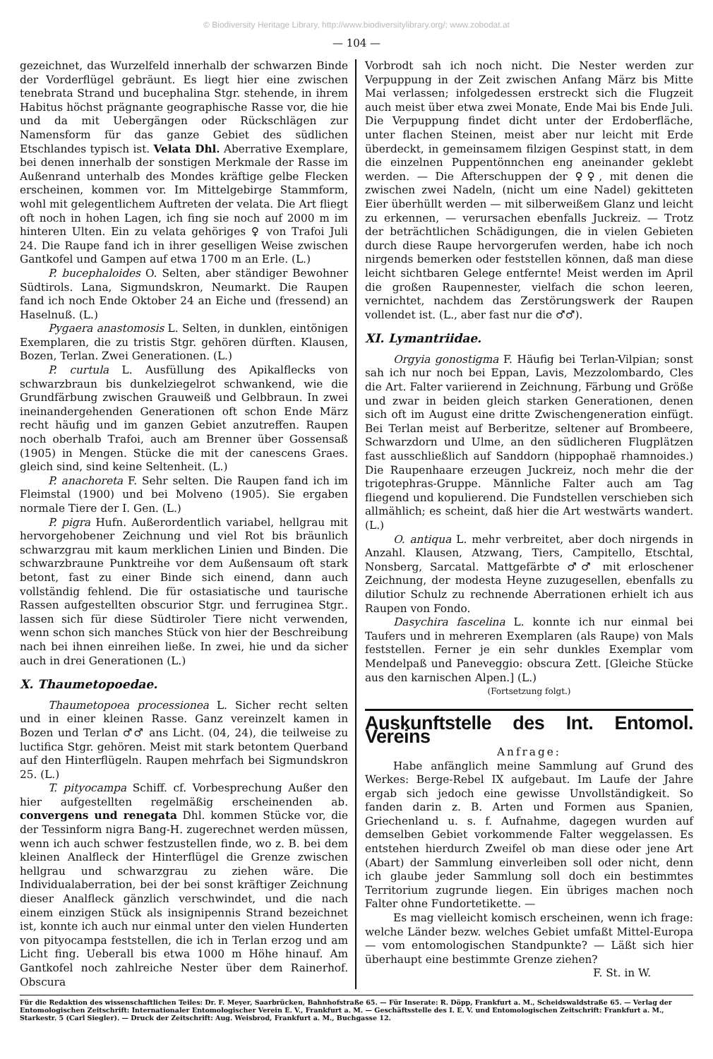© Biodiversity Heritage Library, http://www.biodiversitylibrary.org/; www.zobodat.at
— 104 —
gezeichnet, das Wurzelfeld innerhalb der schwarzen Binde der Vorderflügel gebräunt. Es liegt hier eine zwischen tenebrata Strand und bucephalina Stgr. stehende, in ihrem Habitus höchst prägnante geographische Rasse vor, die hie und da mit Uebergängen oder Rückschlägen zur Namensform für das ganze Gebiet des südlichen Etschlandes typisch ist. Velata Dhl. Aberrative Exemplare, bei denen innerhalb der sonstigen Merkmale der Rasse im Außenrand unterhalb des Mondes kräftige gelbe Flecken erscheinen, kommen vor. Im Mittelgebirge Stammform, wohl mit gelegentlichem Auftreten der velata. Die Art fliegt oft noch in hohen Lagen, ich fing sie noch auf 2000 m im hinteren Ulten. Ein zu velata gehöriges ♀ von Trafoi Juli 24. Die Raupe fand ich in ihrer geselligen Weise zwischen Gantkofel und Gampen auf etwa 1700 m an Erle. (L.)
P. bucephaloides O. Selten, aber ständiger Bewohner Südtirols. Lana, Sigmundskron, Neumarkt. Die Raupen fand ich noch Ende Oktober 24 an Eiche und (fressend) an Haselnuß. (L.)
Pygaera anastomosis L. Selten, in dunklen, eintönigen Exemplaren, die zu tristis Stgr. gehören dürften. Klausen, Bozen, Terlan. Zwei Generationen. (L.)
P. curtula L. Ausfüllung des Apikalflecks von schwarzbraun bis dunkelziegelrot schwankend, wie die Grundfärbung zwischen Grauweiß und Gelbbraun. In zwei ineinandergehenden Generationen oft schon Ende März recht häufig und im ganzen Gebiet anzutreffen. Raupen noch oberhalb Trafoi, auch am Brenner über Gossensaß (1905) in Mengen. Stücke die mit der canescens Graes. gleich sind, sind keine Seltenheit. (L.)
P. anachoreta F. Sehr selten. Die Raupen fand ich im Fleimstal (1900) und bei Molveno (1905). Sie ergaben normale Tiere der I. Gen. (L.)
P. pigra Hufn. Außerordentlich variabel, hellgrau mit hervorgehobener Zeichnung und viel Rot bis bräunlich schwarzgrau mit kaum merklichen Linien und Binden. Die schwarzbraune Punktreihe vor dem Außensaum oft stark betont, fast zu einer Binde sich einend, dann auch vollständig fehlend. Die für ostasiatische und taurische Rassen aufgestellten obscurior Stgr. und ferruginea Stgr.. lassen sich für diese Südtiroler Tiere nicht verwenden, wenn schon sich manches Stück von hier der Beschreibung nach bei ihnen einreihen ließe. In zwei, hie und da sicher auch in drei Generationen (L.)
X. Thaumetopoedae.
Thaumetopoea processionea L. Sicher recht selten und in einer kleinen Rasse. Ganz vereinzelt kamen in Bozen und Terlan ♂♂ ans Licht. (04, 24), die teilweise zu luctifica Stgr. gehören. Meist mit stark betontem Querband auf den Hinterflügeln. Raupen mehrfach bei Sigmundskron 25. (L.)
T. pityocampa Schiff. cf. Vorbesprechung Außer den hier aufgestellten regelmäßig erscheinenden ab. convergens und renegata Dhl. kommen Stücke vor, die der Tessinform nigra Bang-H. zugerechnet werden müssen, wenn ich auch schwer festzustellen finde, wo z. B. bei dem kleinen Analfleck der Hinterflügel die Grenze zwischen hellgrau und schwarzgrau zu ziehen wäre. Die Individualaberration, bei der bei sonst kräftiger Zeichnung dieser Analfleck gänzlich verschwindet, und die nach einem einzigen Stück als insignipennis Strand bezeichnet ist, konnte ich auch nur einmal unter den vielen Hunderten von pityocampa feststellen, die ich in Terlan erzog und am Licht fing. Ueberall bis etwa 1000 m Höhe hinauf. Am Gantkofel noch zahlreiche Nester über dem Rainerhof. Obscura
Vorbrodt sah ich noch nicht. Die Nester werden zur Verpuppung in der Zeit zwischen Anfang März bis Mitte Mai verlassen; infolgedessen erstreckt sich die Flugzeit auch meist über etwa zwei Monate, Ende Mai bis Ende Juli. Die Verpuppung findet dicht unter der Erdoberfläche, unter flachen Steinen, meist aber nur leicht mit Erde überdeckt, in gemeinsamem filzigen Gespinst statt, in dem die einzelnen Puppentönnchen eng aneinander geklebt werden. — Die Afterschuppen der ♀♀, mit denen die zwischen zwei Nadeln, (nicht um eine Nadel) gekitteten Eier überhüllt werden — mit silberweißem Glanz und leicht zu erkennen, — verursachen ebenfalls Juckreiz. — Trotz der beträchtlichen Schädigungen, die in vielen Gebieten durch diese Raupe hervorgerufen werden, habe ich noch nirgends bemerken oder feststellen können, daß man diese leicht sichtbaren Gelege entfernte! Meist werden im April die großen Raupennester, vielfach die schon leeren, vernichtet, nachdem das Zerstörungswerk der Raupen vollendet ist. (L., aber fast nur die ♂♂).
XI. Lymantriidae.
Orgyia gonostigma F. Häufig bei Terlan-Vilpian; sonst sah ich nur noch bei Eppan, Lavis, Mezzolombardo, Cles die Art. Falter variierend in Zeichnung, Färbung und Größe und zwar in beiden gleich starken Generationen, denen sich oft im August eine dritte Zwischengeneration einfügt. Bei Terlan meist auf Berberitze, seltener auf Brombeere, Schwarzdorn und Ulme, an den südlicheren Flugplätzen fast ausschließlich auf Sanddorn (hippophaë rhamnoides.) Die Raupenhaare erzeugen Juckreiz, noch mehr die der trigotephras-Gruppe. Männliche Falter auch am Tag fliegend und kopulierend. Die Fundstellen verschieben sich allmählich; es scheint, daß hier die Art westwärts wandert. (L.)
O. antiqua L. mehr verbreitet, aber doch nirgends in Anzahl. Klausen, Atzwang, Tiers, Campitello, Etschtal, Nonsberg, Sarcatal. Mattgefärbte ♂♂ mit erloschener Zeichnung, der modesta Heyne zuzugesellen, ebenfalls zu dilutior Schulz zu rechnende Aberrationen erhielt ich aus Raupen von Fondo.
Dasychira fascelina L. konnte ich nur einmal bei Taufers und in mehreren Exemplaren (als Raupe) von Mals feststellen. Ferner je ein sehr dunkles Exemplar vom Mendelpaß und Paneveggio: obscura Zett. [Gleiche Stücke aus den karnischen Alpen.] (L.)
(Fortsetzung folgt.)
Auskunftstelle des Int. Entomol. Vereins
Anfrage:
Habe anfänglich meine Sammlung auf Grund des Werkes: Berge-Rebel IX aufgebaut. Im Laufe der Jahre ergab sich jedoch eine gewisse Unvollständigkeit. So fanden darin z. B. Arten und Formen aus Spanien, Griechenland u. s. f. Aufnahme, dagegen wurden auf demselben Gebiet vorkommende Falter weggelassen. Es entstehen hierdurch Zweifel ob man diese oder jene Art (Abart) der Sammlung einverleiben soll oder nicht, denn ich glaube jeder Sammlung soll doch ein bestimmtes Territorium zugrunde liegen. Ein übriges machen noch Falter ohne Fundortetikette. —
Es mag vielleicht komisch erscheinen, wenn ich frage: welche Länder bezw. welches Gebiet umfaßt Mittel-Europa — vom entomologischen Standpunkte? — Läßt sich hier überhaupt eine bestimmte Grenze ziehen?
F. St. in W.
Für die Redaktion des wissenschaftlichen Teiles: Dr. F. Meyer, Saarbrücken, Bahnhofstraße 65. — Für Inserate: R. Döpp, Frankfurt a. M., Scheidswaldstraße 65. — Verlag der Entomologischen Zeitschrift: Internationaler Entomologischer Verein E. V., Frankfurt a. M. — Geschäftsstelle des I. E. V. und Entomologischen Zeitschrift: Frankfurt a. M., Starkestr. 5 (Carl Siegler). — Druck der Zeitschrift: Aug. Weisbrod, Frankfurt a. M., Buchgasse 12.